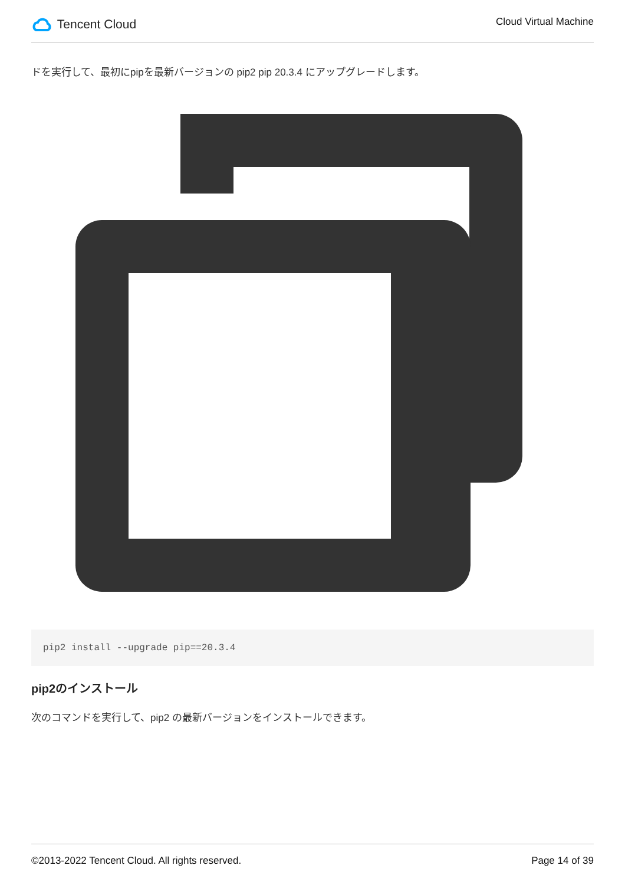Tencent Cloud
Cloud Virtual Machine
ドを実行して、最初にpipを最新バージョンの pip2 pip 20.3.4 にアップグレードします。
pip2 install --upgrade pip==20.3.4
pip2のインストール
次のコマンドを実行して、pip2 の最新バージョンをインストールできます。
©2013-2022 Tencent Cloud. All rights reserved. Page 14 of 39